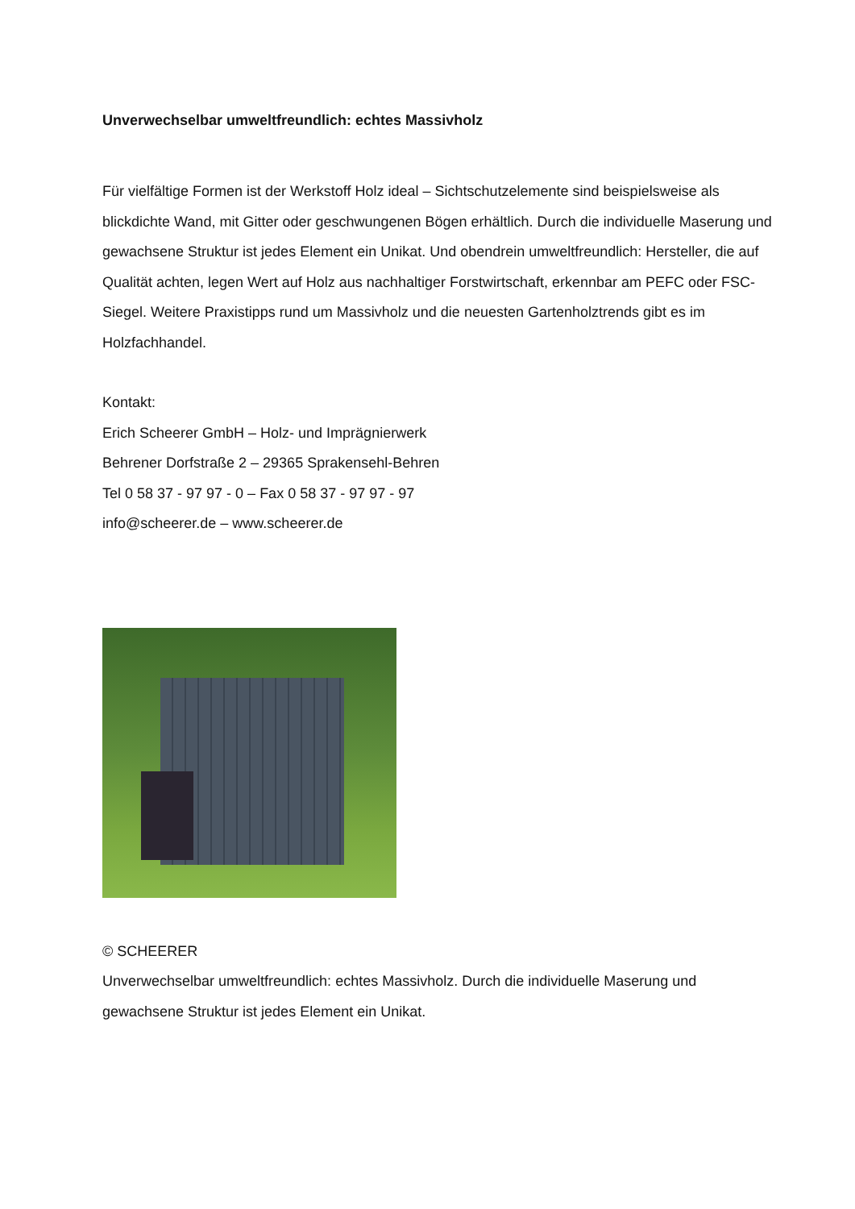Unverwechselbar umweltfreundlich: echtes Massivholz
Für vielfältige Formen ist der Werkstoff Holz ideal – Sichtschutzelemente sind beispielsweise als blickdichte Wand, mit Gitter oder geschwungenen Bögen erhältlich. Durch die individuelle Maserung und gewachsene Struktur ist jedes Element ein Unikat. Und obendrein umweltfreundlich: Hersteller, die auf Qualität achten, legen Wert auf Holz aus nachhaltiger Forstwirtschaft, erkennbar am PEFC oder FSC-Siegel. Weitere Praxistipps rund um Massivholz und die neuesten Gartenholztrends gibt es im Holzfachhandel.
Kontakt:
Erich Scheerer GmbH – Holz- und Imprägnierwerk
Behrener Dorfstraße 2 – 29365 Sprakensehl-Behren
Tel 0 58 37 - 97 97 - 0 – Fax 0 58 37 - 97 97 - 97
info@scheerer.de – www.scheerer.de
© SCHEERER
Unverwechselbar umweltfreundlich: echtes Massivholz. Durch die individuelle Maserung und gewachsene Struktur ist jedes Element ein Unikat.